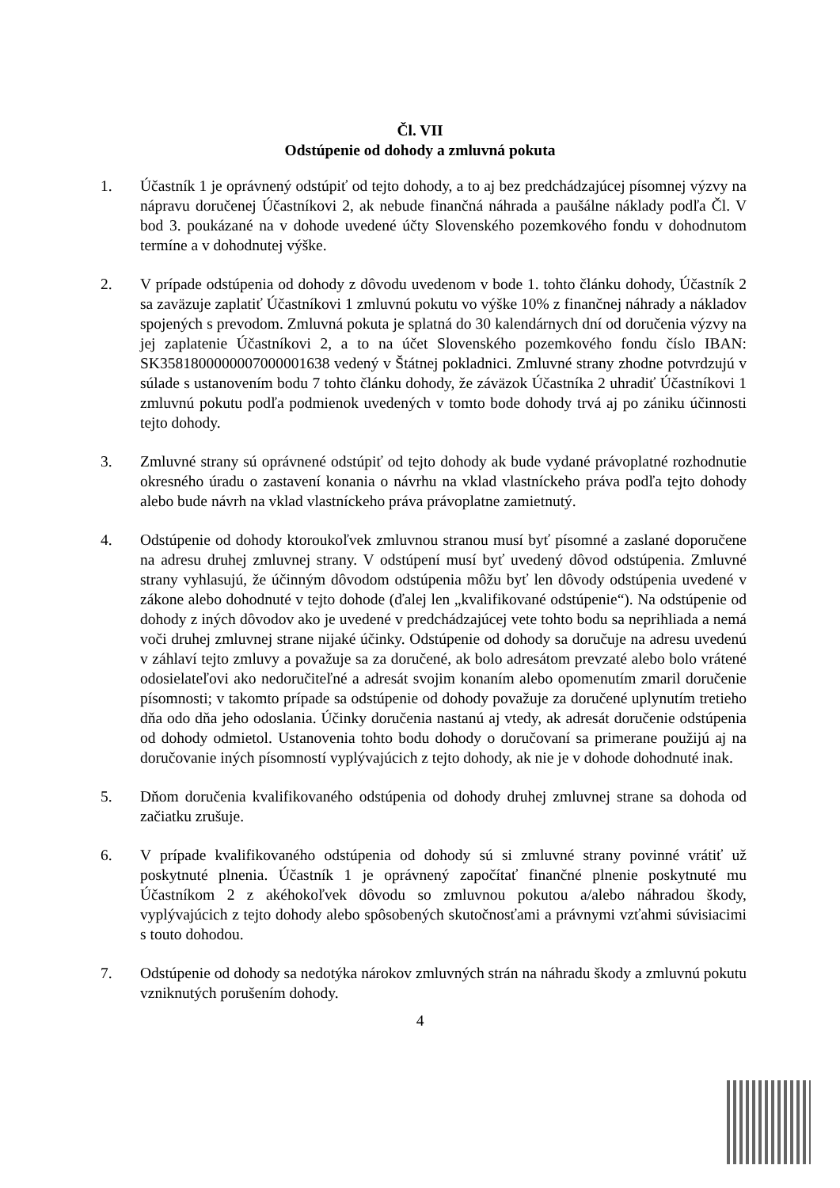Čl. VII
Odstúpenie od dohody a zmluvná pokuta
1. Účastník 1 je oprávnený odstúpiť od tejto dohody, a to aj bez predchádzajúcej písomnej výzvy na nápravu doručenej Účastníkovi 2, ak nebude finančná náhrada a paušálne náklady podľa Čl. V bod 3. poukázané na v dohode uvedené účty Slovenského pozemkového fondu v dohodnutom termíne a v dohodnutej výške.
2. V prípade odstúpenia od dohody z dôvodu uvedenom v bode 1. tohto článku dohody, Účastník 2 sa zaväzuje zaplatiť Účastníkovi 1 zmluvnú pokutu vo výške 10% z finančnej náhrady a nákladov spojených s prevodom. Zmluvná pokuta je splatná do 30 kalendárnych dní od doručenia výzvy na jej zaplatenie Účastníkovi 2, a to na účet Slovenského pozemkového fondu číslo IBAN: SK3581800000007000001638 vedený v Štátnej pokladnici. Zmluvné strany zhodne potvrdzujú v súlade s ustanovením bodu 7 tohto článku dohody, že záväzok Účastníka 2 uhradiť Účastníkovi 1 zmluvnú pokutu podľa podmienok uvedených v tomto bode dohody trvá aj po zániku účinnosti tejto dohody.
3. Zmluvné strany sú oprávnené odstúpiť od tejto dohody ak bude vydané právoplatné rozhodnutie okresného úradu o zastavení konania o návrhu na vklad vlastníckeho práva podľa tejto dohody alebo bude návrh na vklad vlastníckeho práva právoplatne zamietnutý.
4. Odstúpenie od dohody ktoroukoľvek zmluvnou stranou musí byť písomné a zaslané doporučene na adresu druhej zmluvnej strany. V odstúpení musí byť uvedený dôvod odstúpenia. Zmluvné strany vyhlasujú, že účinným dôvodom odstúpenia môžu byť len dôvody odstúpenia uvedené v zákone alebo dohodnuté v tejto dohode (ďalej len „kvalifikované odstúpenie“). Na odstúpenie od dohody z iných dôvodov ako je uvedené v predchádzajúcej vete tohto bodu sa neprihliada a nemá voči druhej zmluvnej strane nijaké účinky. Odstúpenie od dohody sa doručuje na adresu uvedenú v záhlaví tejto zmluvy a považuje sa za doručené, ak bolo adresátom prevzaté alebo bolo vrátené odosielateľovi ako nedoručiteľné a adresát svojim konaním alebo opomenutím zmaril doručenie písomnosti; v takomto prípade sa odstúpenie od dohody považuje za doručené uplynutím tretieho dňa odo dňa jeho odoslania. Účinky doručenia nastanú aj vtedy, ak adresát doručenie odstúpenia od dohody odmietol. Ustanovenia tohto bodu dohody o doručovaní sa primerane použijú aj na doručovanie iných písomností vyplývajúcich z tejto dohody, ak nie je v dohode dohodnuté inak.
5. Dňom doručenia kvalifikovaného odstúpenia od dohody druhej zmluvnej strane sa dohoda od začiatku zrušuje.
6. V prípade kvalifikovaného odstúpenia od dohody sú si zmluvné strany povinné vrátiť už poskytnuté plnenia. Účastník 1 je oprávnený započítať finančné plnenie poskytnuté mu Účastníkom 2 z akéhokoľvek dôvodu so zmluvnou pokutou a/alebo náhradou škody, vyplývajúcich z tejto dohody alebo spôsobených skutočnosťami a právnymi vzťahmi súvisiacimi s touto dohodou.
7. Odstúpenie od dohody sa nedotýka nárokov zmluvných strán na náhradu škody a zmluvnú pokutu vzniknutých porušením dohody.
4